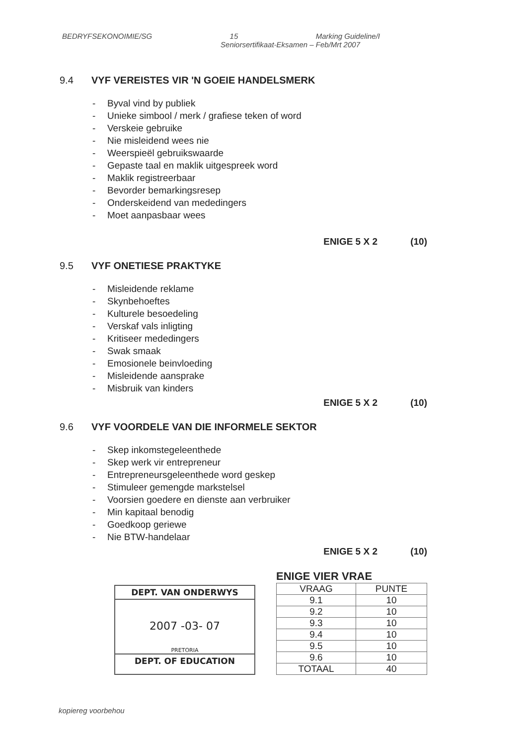BEDRYFSEKONOIMIE/SG 15 Marking Guideline/I
Seniorsertifikaat-Eksamen – Feb/Mrt 2007
9.4 VYF VEREISTES VIR 'N GOEIE HANDELSMERK
- Byval vind by publiek
- Unieke simbool / merk / grafiese teken of word
- Verskeie gebruike
- Nie misleidend wees nie
- Weerspieël gebruikswaarde
- Gepaste taal en maklik uitgespreek word
- Maklik registreerbaar
- Bevorder bemarkingsresep
- Onderskeidend van mededingers
- Moet aanpasbaar wees
ENIGE 5 X 2 (10)
9.5 VYF ONETIESE PRAKTYKE
- Misleidende reklame
- Skynbehoeftes
- Kulturele besoedeling
- Verskaf vals inligting
- Kritiseer mededingers
- Swak smaak
- Emosionele beinvloeding
- Misleidende aansprake
- Misbruik van kinders
ENIGE 5 X 2 (10)
9.6 VYF VOORDELE VAN DIE INFORMELE SEKTOR
- Skep inkomstegeleenthede
- Skep werk vir entrepreneur
- Entrepreneursgeleenthede word geskep
- Stimuleer gemengde markstelsel
- Voorsien goedere en dienste aan verbruiker
- Min kapitaal benodig
- Goedkoop geriewe
- Nie BTW-handelaar
ENIGE 5 X 2 (10)
DEPT. VAN ONDERWYS
2007 -03- 07
PRETORIA
DEPT. OF EDUCATION
ENIGE VIER VRAE
| VRAAG | PUNTE |
| --- | --- |
| 9.1 | 10 |
| 9.2 | 10 |
| 9.3 | 10 |
| 9.4 | 10 |
| 9.5 | 10 |
| 9.6 | 10 |
| TOTAAL | 40 |
kopiereg voorbehou